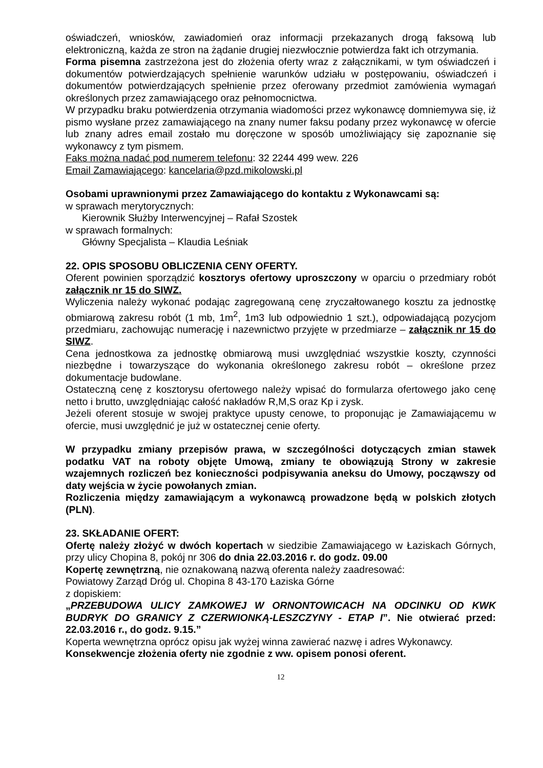oświadczeń, wniosków, zawiadomień oraz informacji przekazanych drogą faksową lub elektroniczną, każda ze stron na żądanie drugiej niezwłocznie potwierdza fakt ich otrzymania.
Forma pisemna zastrzeżona jest do złożenia oferty wraz z załącznikami, w tym oświadczeń i dokumentów potwierdzających spełnienie warunków udziału w postępowaniu, oświadczeń i dokumentów potwierdzających spełnienie przez oferowany przedmiot zamówienia wymagań określonych przez zamawiającego oraz pełnomocnictwa.
W przypadku braku potwierdzenia otrzymania wiadomości przez wykonawcę domniemywa się, iż pismo wysłane przez zamawiającego na znany numer faksu podany przez wykonawcę w ofercie lub znany adres email zostało mu doręczone w sposób umożliwiający się zapoznanie się wykonawcy z tym pismem.
Faks można nadać pod numerem telefonu: 32 2244 499 wew. 226
Email Zamawiającego: kancelaria@pzd.mikolowski.pl
Osobami uprawnionymi przez Zamawiającego do kontaktu z Wykonawcami są:
w sprawach merytorycznych:
Kierownik Służby Interwencyjnej – Rafał Szostek
w sprawach formalnych:
Główny Specjalista – Klaudia Leśniak
22. OPIS SPOSOBU OBLICZENIA CENY OFERTY.
Oferent powinien sporządzić kosztorys ofertowy uproszczony w oparciu o przedmiary robót załącznik nr 15 do SIWZ.
Wyliczenia należy wykonać podając zagregowaną cenę zryczałtowanego kosztu za jednostkę obmiarową zakresu robót (1 mb, 1m<sup>2</sup>, 1m3 lub odpowiednio 1 szt.), odpowiadającą pozycjom przedmiaru, zachowując numerację i nazewnictwo przyjęte w przedmiarze – załącznik nr 15 do SIWZ.
Cena jednostkowa za jednostkę obmiarową musi uwzględniać wszystkie koszty, czynności niezbędne i towarzyszące do wykonania określonego zakresu robót – określone przez dokumentacje budowlane.
Ostateczną cenę z kosztorysu ofertowego należy wpisać do formularza ofertowego jako cenę netto i brutto, uwzględniając całość nakładów R,M,S oraz Kp i zysk.
Jeżeli oferent stosuje w swojej praktyce upusty cenowe, to proponując je Zamawiającemu w ofercie, musi uwzględnić je już w ostatecznej cenie oferty.
W przypadku zmiany przepisów prawa, w szczególności dotyczących zmian stawek podatku VAT na roboty objęte Umową, zmiany te obowiązują Strony w zakresie wzajemnych rozliczeń bez konieczności podpisywania aneksu do Umowy, począwszy od daty wejścia w życie powołanych zmian.
Rozliczenia między zamawiającym a wykonawcą prowadzone będą w polskich złotych (PLN).
23. SKŁADANIE OFERT:
Ofertę należy złożyć w dwóch kopertach w siedzibie Zamawiającego w Łaziskach Górnych, przy ulicy Chopina 8, pokój nr 306 do dnia 22.03.2016 r. do godz. 09.00
Kopertę zewnętrzną, nie oznakowaną nazwą oferenta należy zaadresować:
Powiatowy Zarząd Dróg ul. Chopina 8 43-170 Łaziska Górne
z dopiskiem:
„PRZEBUDOWA ULICY ZAMKOWEJ W ORNONTOWICACH NA ODCINKU OD KWK BUDRYK DO GRANICY Z CZERWIONKĄ-LESZCZYNY - ETAP I”. Nie otwierać przed: 22.03.2016 r., do godz. 9.15.”
Koperta wewnętrzna oprócz opisu jak wyżej winna zawierać nazwę i adres Wykonawcy.
Konsekwencje złożenia oferty nie zgodnie z ww. opisem ponosi oferent.
12